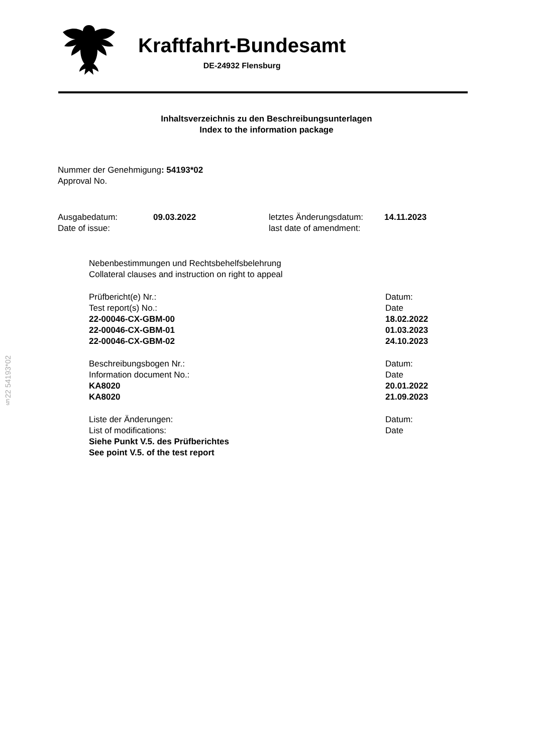Kraftfahrt-Bundesamt
DE-24932 Flensburg
Inhaltsverzeichnis zu den Beschreibungsunterlagen
Index to the information package
Nummer der Genehmigung: 54193*02
Approval No.
Ausgabedatum:
Date of issue:
09.03.2022 letztes Änderungsdatum:
last date of amendment:
14.11.2023
Nebenbestimmungen und Rechtsbehelfsbelehrung
Collateral clauses and instruction on right to appeal
Prüfbericht(e) Nr.:
Test report(s) No.:
22-00046-CX-GBM-00
22-00046-CX-GBM-01
22-00046-CX-GBM-02
Datum:
Date
18.02.2022
01.03.2023
24.10.2023
Beschreibungsbogen Nr.:
Information document No.:
KA8020
KA8020
Datum:
Date
20.01.2022
21.09.2023
Liste der Änderungen:
List of modifications:
Siehe Punkt V.5. des Prüfberichtes
See point V.5. of the test report
Datum:
Date
§22 54193*02